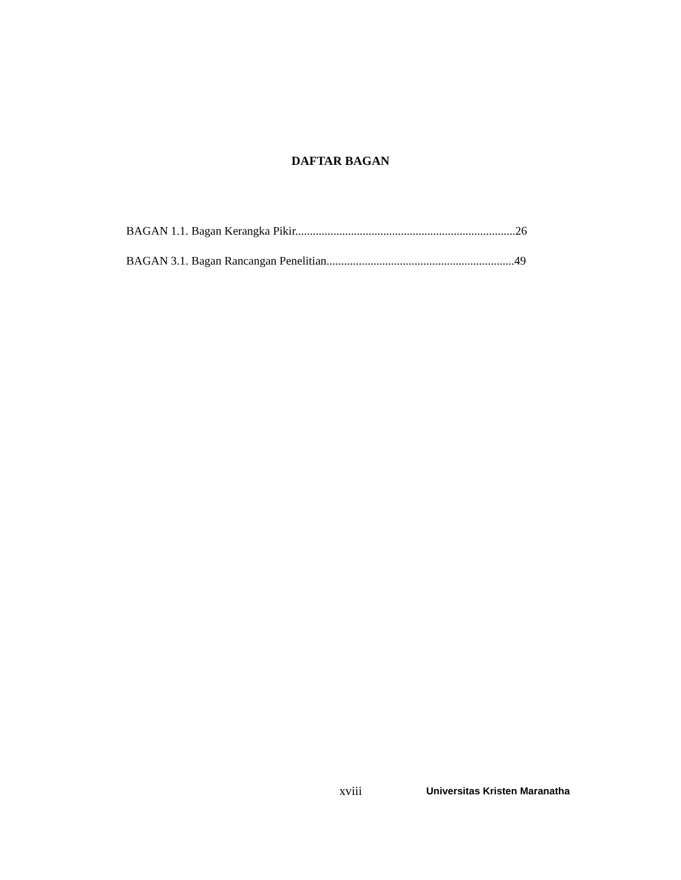DAFTAR BAGAN
BAGAN 1.1. Bagan Kerangka Pikir...........................................................................26
BAGAN 3.1. Bagan Rancangan Penelitian................................................................49
xviii Universitas Kristen Maranatha